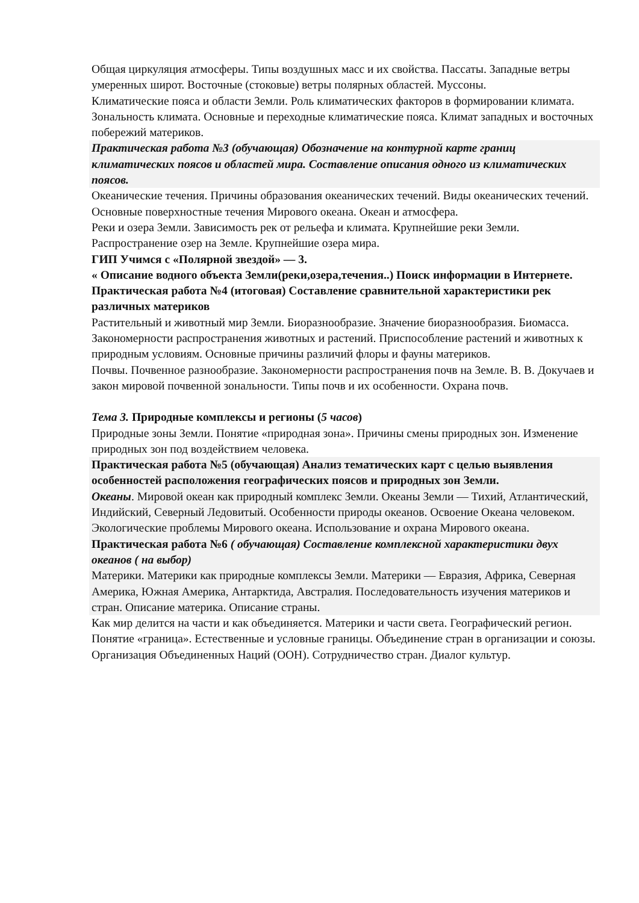Общая циркуляция атмосферы. Типы воздушных масс и их свойства. Пассаты. Западные ветры умеренных широт. Восточные (стоковые) ветры полярных областей. Муссоны.
Климатические пояса и области Земли. Роль климатических факторов в формировании климата. Зональность климата. Основные и переходные климатические пояса. Климат западных и восточных побережий материков.
Практическая работа №3 (обучающая) Обозначение на контурной карте границ климатических поясов и областей мира. Составление описания одного из климатических поясов.
Океанические течения. Причины образования океанических течений. Виды океанических течений. Основные поверхностные течения Мирового океана. Океан и атмосфера.
Реки и озера Земли. Зависимость рек от рельефа и климата. Крупнейшие реки Земли. Распространение озер на Земле. Крупнейшие озера мира.
ГИП Учимся с «Полярной звездой» — 3.
« Описание водного объекта Земли(реки,озера,течения..) Поиск информации в Интернете.
Практическая работа №4 (итоговая) Составление сравнительной характеристики рек различных материков
Растительный и животный мир Земли. Биоразнообразие. Значение биоразнообразия. Биомасса. Закономерности распространения животных и растений. Приспособление растений и животных к природным условиям. Основные причины различий флоры и фауны материков.
Почвы. Почвенное разнообразие. Закономерности распространения почв на Земле. В. В. Докучаев и закон мировой почвенной зональности. Типы почв и их особенности. Охрана почв.
Тема 3. Природные комплексы и регионы (5 часов)
Природные зоны Земли. Понятие «природная зона». Причины смены природных зон. Изменение природных зон под воздействием человека.
Практическая работа №5 (обучающая) Анализ тематических карт с целью выявления особенностей расположения географических поясов и природных зон Земли.
Океаны. Мировой океан как природный комплекс Земли. Океаны Земли — Тихий, Атлантический, Индийский, Северный Ледовитый. Особенности природы океанов. Освоение Океана человеком. Экологические проблемы Мирового океана. Использование и охрана Мирового океана.
Практическая работа №6 ( обучающая) Составление комплексной характеристики двух океанов ( на выбор)
Материки. Материки как природные комплексы Земли. Материки — Евразия, Африка, Северная Америка, Южная Америка, Антарктида, Австралия. Последовательность изучения материков и стран. Описание материка. Описание страны.
Как мир делится на части и как объединяется. Материки и части света. Географический регион. Понятие «граница». Естественные и условные границы. Объединение стран в организации и союзы. Организация Объединенных Наций (ООН). Сотрудничество стран. Диалог культур.